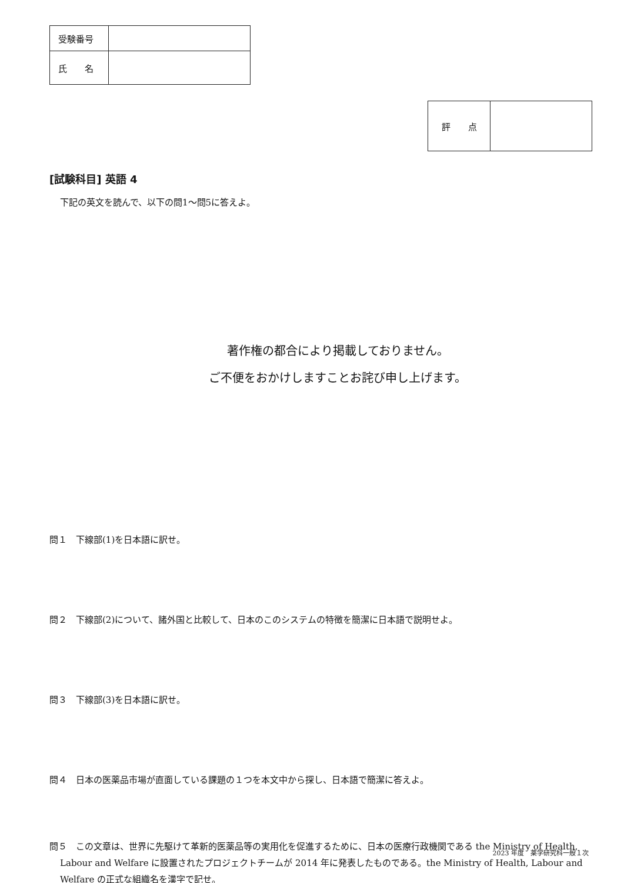| 受験番号 | |
| 氏 名 | |
| 評 点 | |
[試験科目] 英語 4
下記の英文を読んで、以下の問1～問5に答えよ。
著作権の都合により掲載しておりません。
ご不便をおかけしますことお詫び申し上げます。
問１　下線部(1)を日本語に訳せ。
問２　下線部(2)について、諸外国と比較して、日本のこのシステムの特徴を簡潔に日本語で説明せよ。
問３　下線部(3)を日本語に訳せ。
問４　日本の医薬品市場が直面している課題の１つを本文中から探し、日本語で簡潔に答えよ。
問５　この文章は、世界に先駆けて革新的医薬品等の実用化を促進するために、日本の医療行政機関である the Ministry of Health, Labour and Welfare に設置されたプロジェクトチームが 2014 年に発表したものである。the Ministry of Health, Labour and Welfare の正式な組織名を漢字で記せ。
2023 年度　薬学研究科一般１次